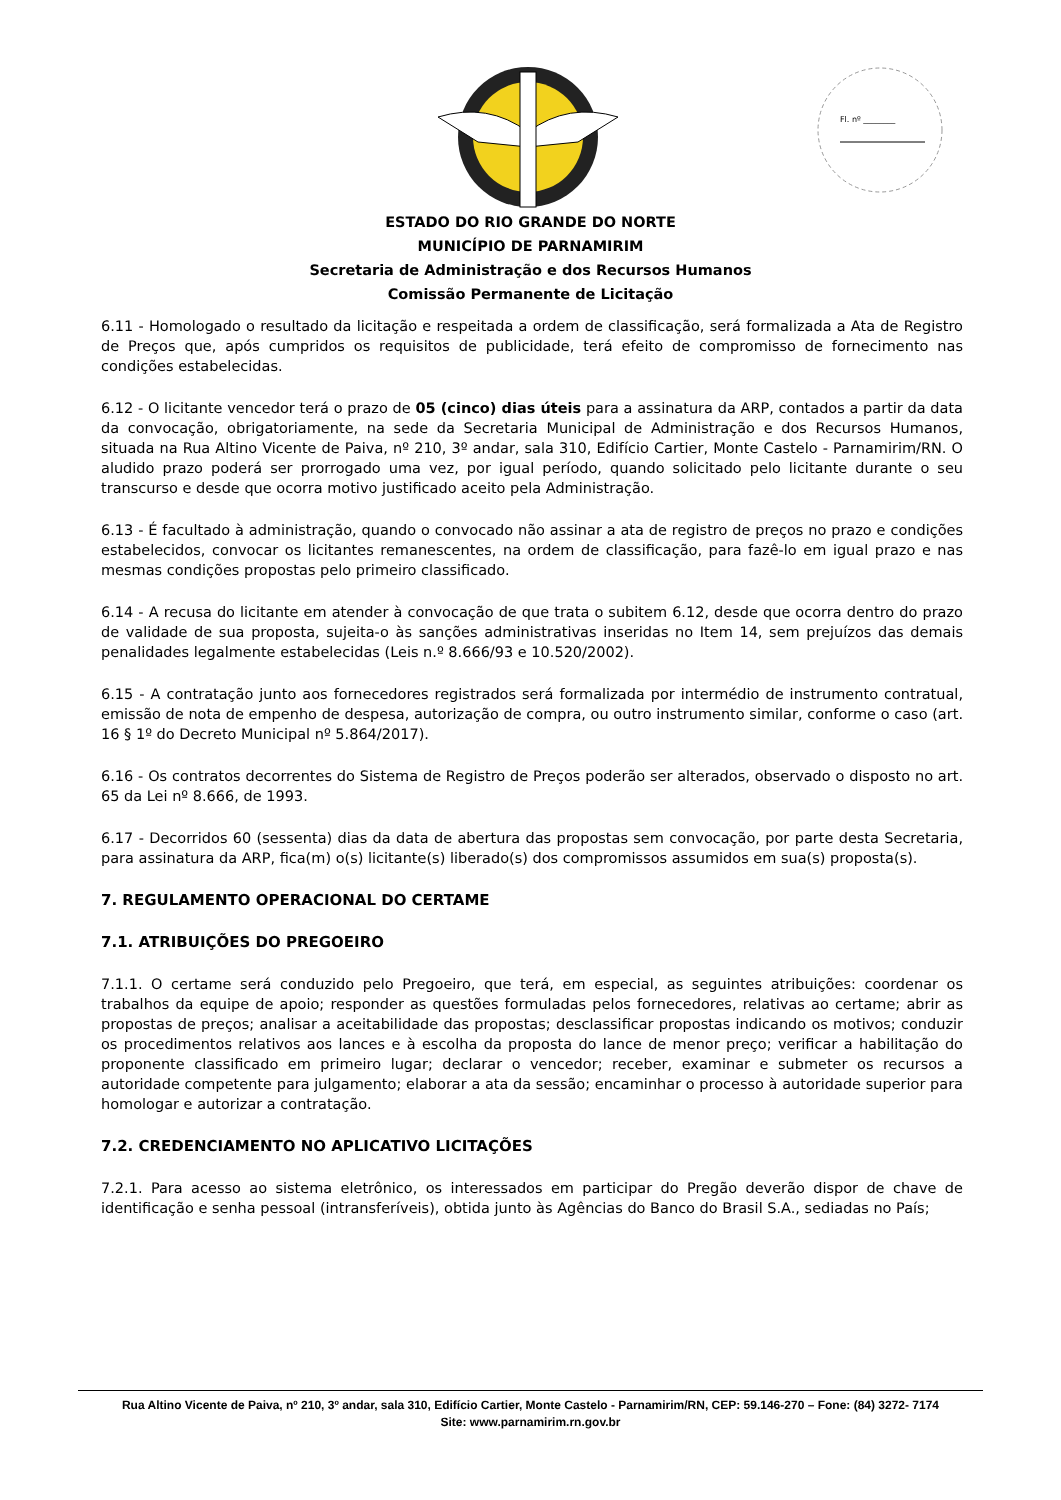Fl. nº ________
ESTADO DO RIO GRANDE DO NORTE
MUNICÍPIO DE PARNAMIRIM
Secretaria de Administração e dos Recursos Humanos
Comissão Permanente de Licitação
6.11 - Homologado o resultado da licitação e respeitada a ordem de classificação, será formalizada a Ata de Registro de Preços que, após cumpridos os requisitos de publicidade, terá efeito de compromisso de fornecimento nas condições estabelecidas.
6.12 - O licitante vencedor terá o prazo de 05 (cinco) dias úteis para a assinatura da ARP, contados a partir da data da convocação, obrigatoriamente, na sede da Secretaria Municipal de Administração e dos Recursos Humanos, situada na Rua Altino Vicente de Paiva, nº 210, 3º andar, sala 310, Edifício Cartier, Monte Castelo - Parnamirim/RN. O aludido prazo poderá ser prorrogado uma vez, por igual período, quando solicitado pelo licitante durante o seu transcurso e desde que ocorra motivo justificado aceito pela Administração.
6.13 - É facultado à administração, quando o convocado não assinar a ata de registro de preços no prazo e condições estabelecidos, convocar os licitantes remanescentes, na ordem de classificação, para fazê-lo em igual prazo e nas mesmas condições propostas pelo primeiro classificado.
6.14 - A recusa do licitante em atender à convocação de que trata o subitem 6.12, desde que ocorra dentro do prazo de validade de sua proposta, sujeita-o às sanções administrativas inseridas no Item 14, sem prejuízos das demais penalidades legalmente estabelecidas (Leis n.º 8.666/93 e 10.520/2002).
6.15 - A contratação junto aos fornecedores registrados será formalizada por intermédio de instrumento contratual, emissão de nota de empenho de despesa, autorização de compra, ou outro instrumento similar, conforme o caso (art. 16 § 1º do Decreto Municipal nº 5.864/2017).
6.16 - Os contratos decorrentes do Sistema de Registro de Preços poderão ser alterados, observado o disposto no art. 65 da Lei nº 8.666, de 1993.
6.17 - Decorridos 60 (sessenta) dias da data de abertura das propostas sem convocação, por parte desta Secretaria, para assinatura da ARP, fica(m) o(s) licitante(s) liberado(s) dos compromissos assumidos em sua(s) proposta(s).
7. REGULAMENTO OPERACIONAL DO CERTAME
7.1. ATRIBUIÇÕES DO PREGOEIRO
7.1.1. O certame será conduzido pelo Pregoeiro, que terá, em especial, as seguintes atribuições: coordenar os trabalhos da equipe de apoio; responder as questões formuladas pelos fornecedores, relativas ao certame; abrir as propostas de preços; analisar a aceitabilidade das propostas; desclassificar propostas indicando os motivos; conduzir os procedimentos relativos aos lances e à escolha da proposta do lance de menor preço; verificar a habilitação do proponente classificado em primeiro lugar; declarar o vencedor; receber, examinar e submeter os recursos a autoridade competente para julgamento; elaborar a ata da sessão; encaminhar o processo à autoridade superior para homologar e autorizar a contratação.
7.2. CREDENCIAMENTO NO APLICATIVO LICITAÇÕES
7.2.1. Para acesso ao sistema eletrônico, os interessados em participar do Pregão deverão dispor de chave de identificação e senha pessoal (intransferíveis), obtida junto às Agências do Banco do Brasil S.A., sediadas no País;
Rua Altino Vicente de Paiva, nº 210, 3º andar, sala 310, Edifício Cartier, Monte Castelo - Parnamirim/RN, CEP: 59.146-270 – Fone: (84) 3272- 7174
Site: www.parnamirim.rn.gov.br